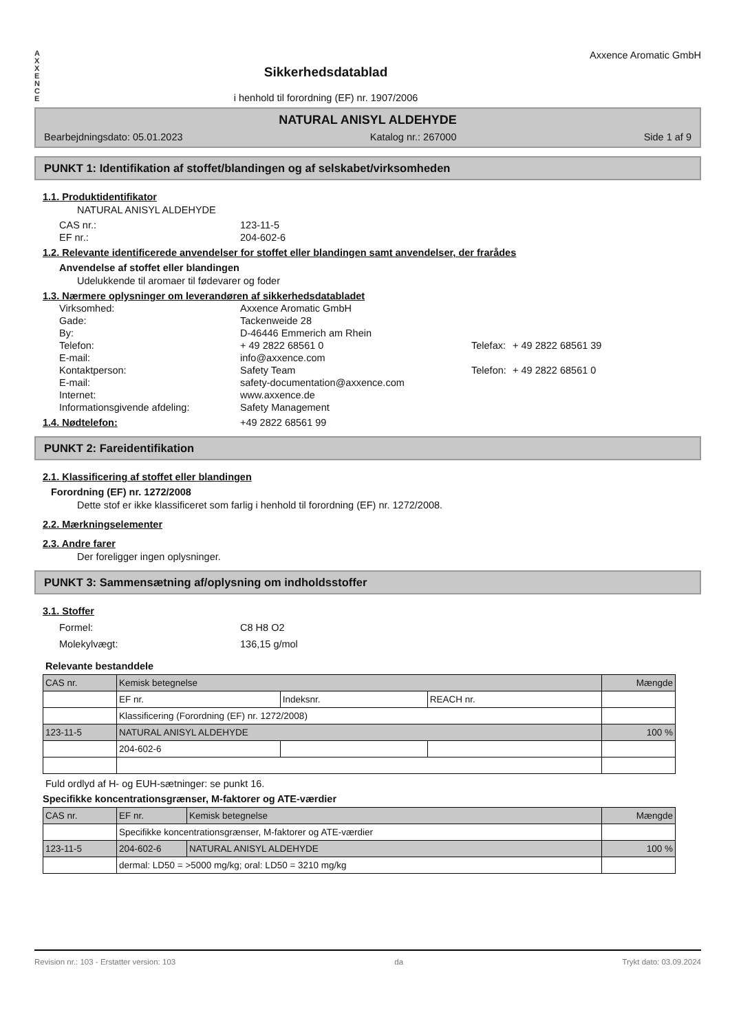A
X
X
E
N
C
E
Sikkerhedsdatablad
i henhold til forordning (EF) nr. 1907/2006
Axxence Aromatic GmbH
NATURAL ANISYL ALDEHYDE
Bearbejdningsdato: 05.01.2023 Katalog nr.: 267000 Side 1 af 9
PUNKT 1: Identifikation af stoffet/blandingen og af selskabet/virksomheden
1.1. Produktidentifikator
NATURAL ANISYL ALDEHYDE
CAS nr.: 123-11-5 EF nr.: 204-602-6
1.2. Relevante identificerede anvendelser for stoffet eller blandingen samt anvendelser, der frarådes
Anvendelse af stoffet eller blandingen
Udelukkende til aromaer til fødevarer og foder
1.3. Nærmere oplysninger om leverandøren af sikkerhedsdatabladet
Virksomhed: Axxence Aromatic GmbH Gade: Tackenweide 28 By: D-46446 Emmerich am Rhein Telefon: + 49 2822 68561 0 Telefax: + 49 2822 68561 39 E-mail: info@axxence.com Kontaktperson: Safety Team Telefon: + 49 2822 68561 0 E-mail: safety-documentation@axxence.com Internet: www.axxence.de Informationsgivende afdeling: Safety Management
1.4. Nødtelefon: +49 2822 68561 99
PUNKT 2: Fareidentifikation
2.1. Klassificering af stoffet eller blandingen
Forordning (EF) nr. 1272/2008
Dette stof er ikke klassificeret som farlig i henhold til forordning (EF) nr. 1272/2008.
2.2. Mærkningselementer
2.3. Andre farer
Der foreligger ingen oplysninger.
PUNKT 3: Sammensætning af/oplysning om indholdsstoffer
3.1. Stoffer
Formel: C8 H8 O2 Molekylvægt: 136,15 g/mol
Relevante bestanddele
| CAS nr. | Kemisk betegnelse | | | Mængde |
| | EF nr. | Indeksnr. | REACH nr. | |
| | Klassificering (Forordning (EF) nr. 1272/2008) | | | |
| 123-11-5 | NATURAL ANISYL ALDEHYDE | | | 100 % |
| | 204-602-6 | | | |
Fuld ordlyd af H- og EUH-sætninger: se punkt 16.
Specifikke koncentrationsgrænser, M-faktorer og ATE-værdier
| CAS nr. | EF nr. | Kemisk betegnelse | Mængde |
| | Specifikke koncentrationsgrænser, M-faktorer og ATE-værdier | | |
| 123-11-5 | 204-602-6 | NATURAL ANISYL ALDEHYDE | 100 % |
| | dermal: LD50 = >5000 mg/kg; oral: LD50 = 3210 mg/kg | | |
Revision nr.: 103 - Erstatter version: 103 da Trykt dato: 03.09.2024